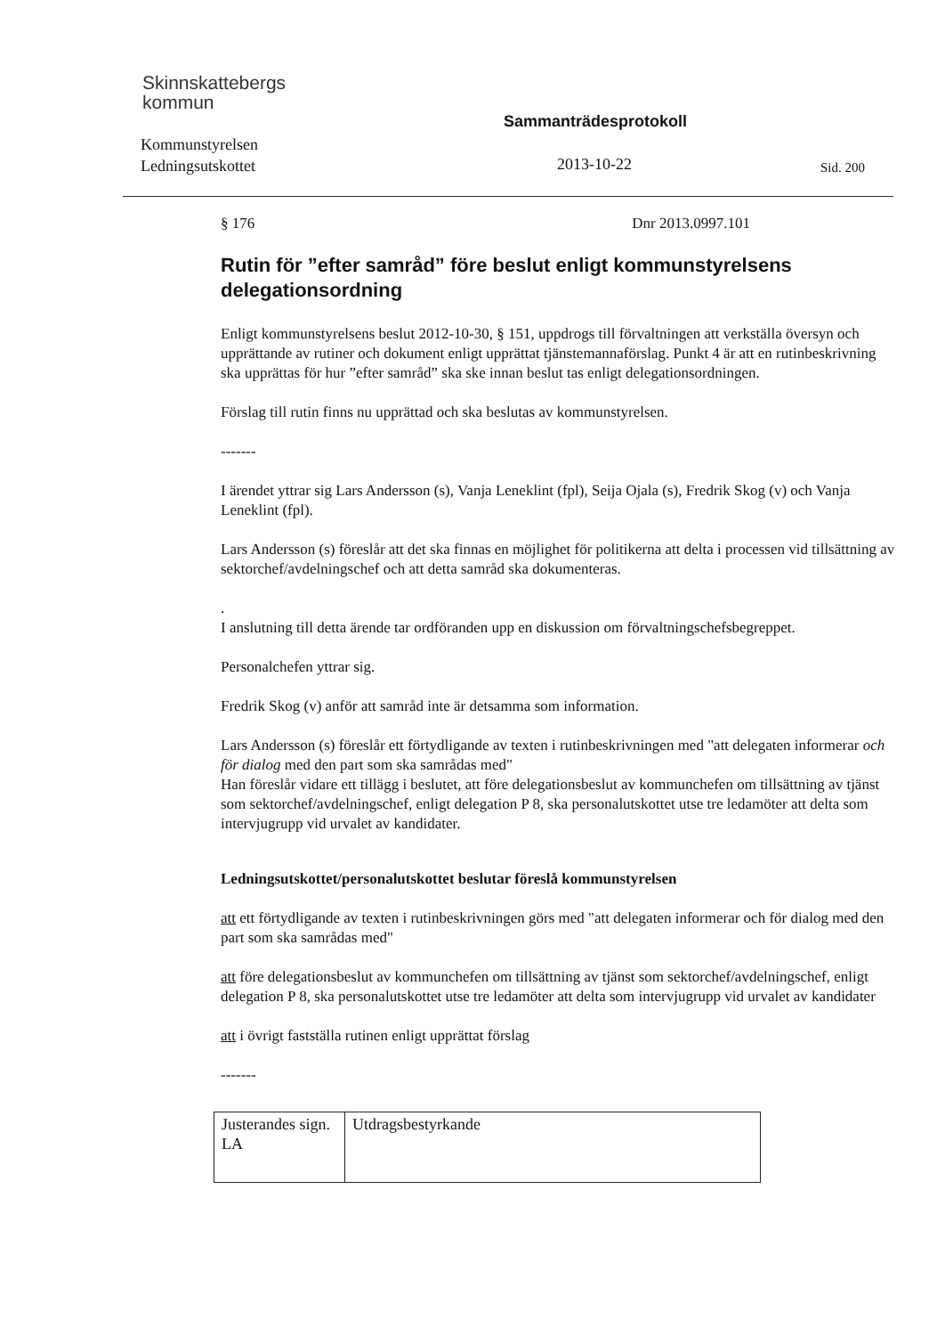Skinnskattebergs
kommun
Kommunstyrelsen
Ledningsutskottet
Sammanträdesprotokoll
2013-10-22 Sid. 200
§ 176 Dnr 2013.0997.101
Rutin för ”efter samråd” före beslut enligt kommunstyrelsens delegationsordning
Enligt kommunstyrelsens beslut 2012-10-30, § 151, uppdrogs till förvaltningen att verkställa översyn och upprättande av rutiner och dokument enligt upprättat tjänstemannaförslag. Punkt 4 är att en rutinbeskrivning ska upprättas för hur ”efter samråd” ska ske innan beslut tas enligt delegationsordningen.
Förslag till rutin finns nu upprättad och ska beslutas av kommunstyrelsen.
-------
I ärendet yttrar sig Lars Andersson (s), Vanja Leneklint (fpl), Seija Ojala (s), Fredrik Skog (v) och Vanja Leneklint (fpl).
Lars Andersson (s) föreslår att det ska finnas en möjlighet för politikerna att delta i processen vid tillsättning av sektorchef/avdelningschef och att detta samråd ska dokumenteras.
.
I anslutning till detta ärende tar ordföranden upp en diskussion om förvaltningschefsbegreppet.
Personalchefen yttrar sig.
Fredrik Skog (v) anför att samråd inte är detsamma som information.
Lars Andersson (s) föreslår ett förtydligande av texten i rutinbeskrivningen med "att delegaten informerar och för dialog med den part som ska samrådas med"
Han föreslår vidare ett tillägg i beslutet, att före delegationsbeslut av kommunchefen om tillsättning av tjänst som sektorchef/avdelningschef, enligt delegation P 8, ska personalutskottet utse tre ledamöter att delta som intervjugrupp vid urvalet av kandidater.
Ledningsutskottet/personalutskottet beslutar föreslå kommunstyrelsen
att ett förtydligande av texten i rutinbeskrivningen görs med "att delegaten informerar och för dialog med den part som ska samrådas med"
att före delegationsbeslut av kommunchefen om tillsättning av tjänst som sektorchef/avdelningschef, enligt delegation P 8, ska personalutskottet utse tre ledamöter att delta som intervjugrupp vid urvalet av kandidater
att i övrigt fastställa rutinen enligt upprättat förslag
-------
| Justerandes sign. LA | Utdragsbestyrkande |